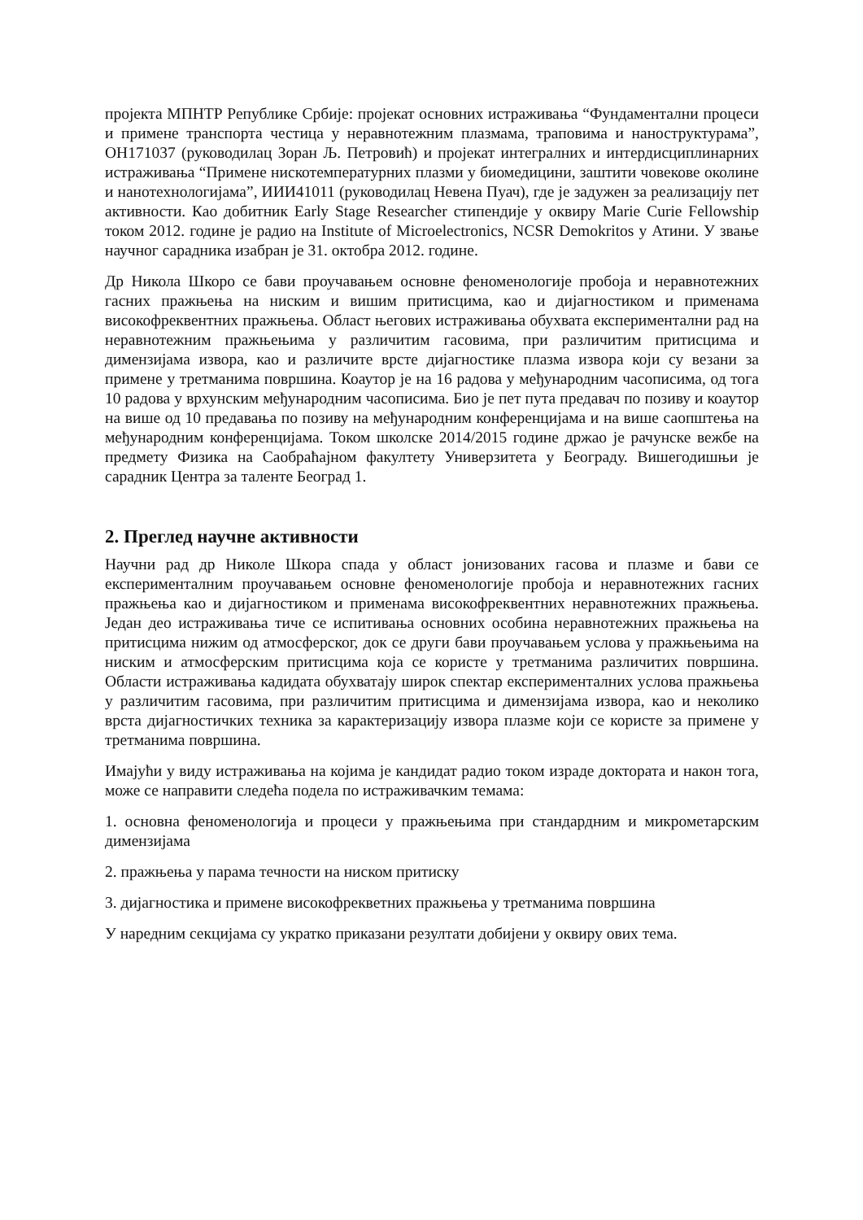пројекта МПНТР Републике Србије: пројекат основних истраживања “Фундаментални процеси и примене транспорта честица у неравнотежним плазмама, траповима и наноструктурама”, ОН171037 (руководилац Зоран Љ. Петровић) и пројекат интегралних и интердисциплинарних истраживања “Примене нискотемпературних плазми у биомедицини, заштити човекове околине и нанотехнологијама”, ИИИ41011 (руководилац Невена Пуач), где је задужен за реализацију пет активности. Као добитник Early Stage Researcher стипендије у оквиру Marie Curie Fellowship током 2012. године је радио на Institute of Microelectronics, NCSR Demokritos у Атини. У звање научног сарадника изабран је 31. октобра 2012. године.
Др Никола Шкоро се бави проучавањем основне феноменологије пробоја и неравнотежних гасних пражњења на ниским и вишим притисцима, као и дијагностиком и применама високофреквентних пражњења. Област његових истраживања обухвата експериментални рад на неравнотежним пражњењима у различитим гасовима, при различитим притисцима и димензијама извора, као и различите врсте дијагностике плазма извора који су везани за примене у третманима површина. Коаутор је на 16 радова у међународним часописима, од тога 10 радова у врхунским међународним часописима. Био је пет пута предавач по позиву и коаутор на више од 10 предавања по позиву на међународним конференцијама и на више саопштења на међународним конференцијама. Током школске 2014/2015 године држао је рачунске вежбе на предмету Физика на Саобраћајном факултету Универзитета у Београду. Вишегодишњи је сарадник Центра за таленте Београд 1.
2. Преглед научне активности
Научни рад др Николе Шкора спада у област јонизованих гасова и плазме и бави се експерименталним проучавањем основне феноменологије пробоја и неравнотежних гасних пражњења као и дијагностиком и применама високофреквентних неравнотежних пражњења. Један део истраживања тиче се испитивања основних особина неравнотежних пражњења на притисцима нижим од атмосферског, док се други бави проучавањем услова у пражњењима на ниским и атмосферским притисцима која се користе у третманима различитих површина. Области истраживања кадидата обухватају широк спектар експерименталних услова пражњења у различитим гасовима, при различитим притисцима и димензијама извора, као и неколико врста дијагностичких техника за карактеризацију извора плазме који се користе за примене у третманима површина.
Имајући у виду истраживања на којима је кандидат радио током израде доктората и након тога, може се направити следећа подела по истраживачким темама:
1. основна феноменологија и процеси у пражњењима при стандардним и микрометарским димензијама
2. пражњења у парама течности на ниском притиску
3. дијагностика и примене високофрекветних пражњења у третманима површина
У наредним секцијама су укратко приказани резултати добијени у оквиру ових тема.